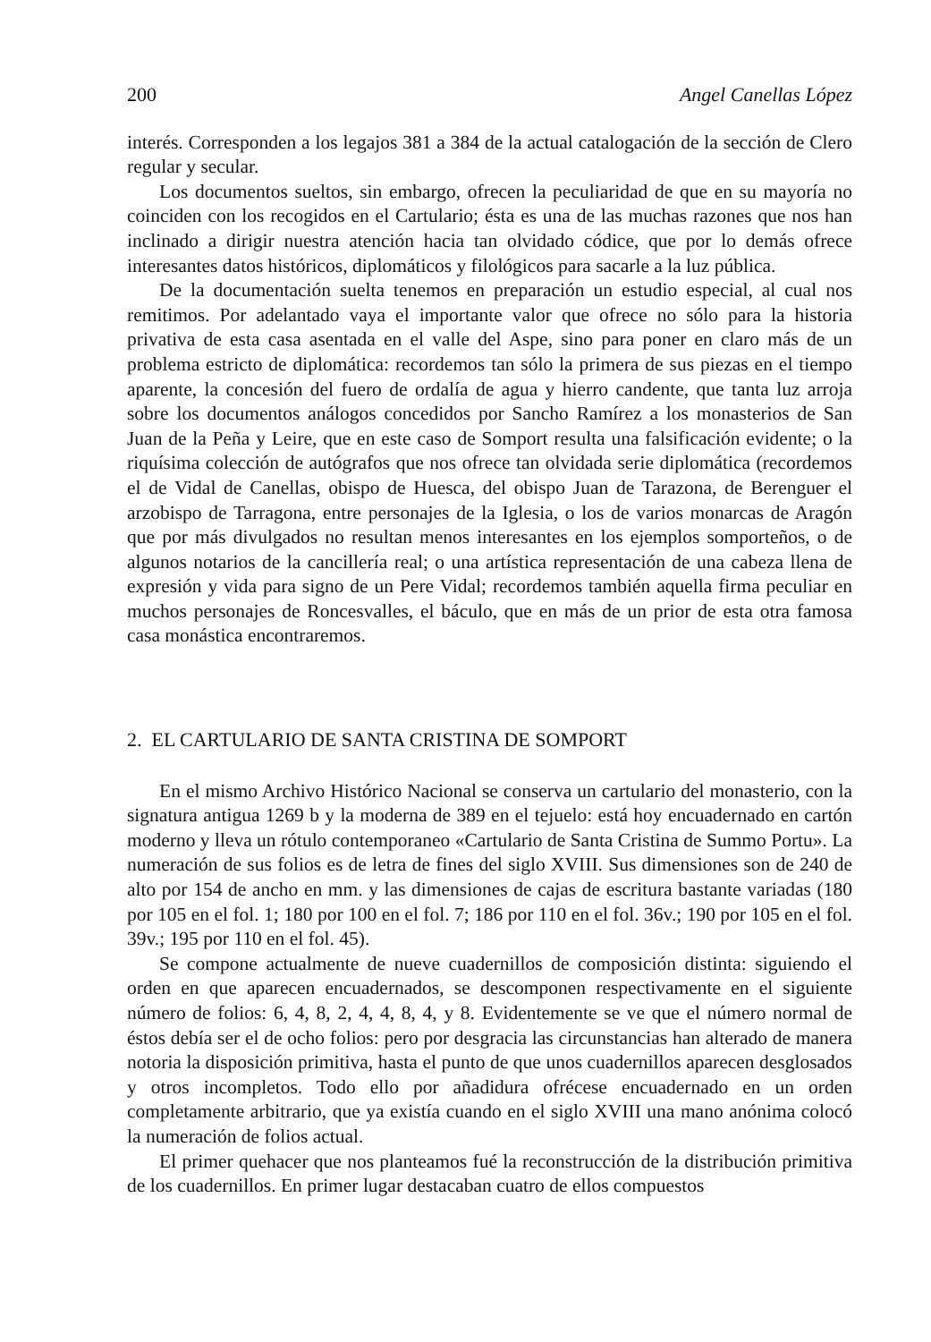200 Angel Canellas López
interés. Corresponden a los legajos 381 a 384 de la actual catalogación de la sección de Clero regular y secular.
Los documentos sueltos, sin embargo, ofrecen la peculiaridad de que en su mayoría no coinciden con los recogidos en el Cartulario; ésta es una de las muchas razones que nos han inclinado a dirigir nuestra atención hacia tan olvidado códice, que por lo demás ofrece interesantes datos históricos, diplomáticos y filológicos para sacarle a la luz pública.
De la documentación suelta tenemos en preparación un estudio especial, al cual nos remitimos. Por adelantado vaya el importante valor que ofrece no sólo para la historia privativa de esta casa asentada en el valle del Aspe, sino para poner en claro más de un problema estricto de diplomática: recordemos tan sólo la primera de sus piezas en el tiempo aparente, la concesión del fuero de ordalía de agua y hierro candente, que tanta luz arroja sobre los documentos análogos concedidos por Sancho Ramírez a los monasterios de San Juan de la Peña y Leire, que en este caso de Somport resulta una falsificación evidente; o la riquísima colección de autógrafos que nos ofrece tan olvidada serie diplomática (recordemos el de Vidal de Canellas, obispo de Huesca, del obispo Juan de Tarazona, de Berenguer el arzobispo de Tarragona, entre personajes de la Iglesia, o los de varios monarcas de Aragón que por más divulgados no resultan menos interesantes en los ejemplos somporteños, o de algunos notarios de la cancillería real; o una artística representación de una cabeza llena de expresión y vida para signo de un Pere Vidal; recordemos también aquella firma peculiar en muchos personajes de Roncesvalles, el báculo, que en más de un prior de esta otra famosa casa monástica encontraremos.
2. EL CARTULARIO DE SANTA CRISTINA DE SOMPORT
En el mismo Archivo Histórico Nacional se conserva un cartulario del monasterio, con la signatura antigua 1269 b y la moderna de 389 en el tejuelo: está hoy encuadernado en cartón moderno y lleva un rótulo contemporaneo «Cartulario de Santa Cristina de Summo Portu». La numeración de sus folios es de letra de fines del siglo XVIII. Sus dimensiones son de 240 de alto por 154 de ancho en mm. y las dimensiones de cajas de escritura bastante variadas (180 por 105 en el fol. 1; 180 por 100 en el fol. 7; 186 por 110 en el fol. 36v.; 190 por 105 en el fol. 39v.; 195 por 110 en el fol. 45).
Se compone actualmente de nueve cuadernillos de composición distinta: siguiendo el orden en que aparecen encuadernados, se descomponen respectivamente en el siguiente número de folios: 6, 4, 8, 2, 4, 4, 8, 4, y 8. Evidentemente se ve que el número normal de éstos debía ser el de ocho folios: pero por desgracia las circunstancias han alterado de manera notoria la disposición primitiva, hasta el punto de que unos cuadernillos aparecen desglosados y otros incompletos. Todo ello por añadidura ofrécese encuadernado en un orden completamente arbitrario, que ya existía cuando en el siglo XVIII una mano anónima colocó la numeración de folios actual.
El primer quehacer que nos planteamos fué la reconstrucción de la distribución primitiva de los cuadernillos. En primer lugar destacaban cuatro de ellos compuestos